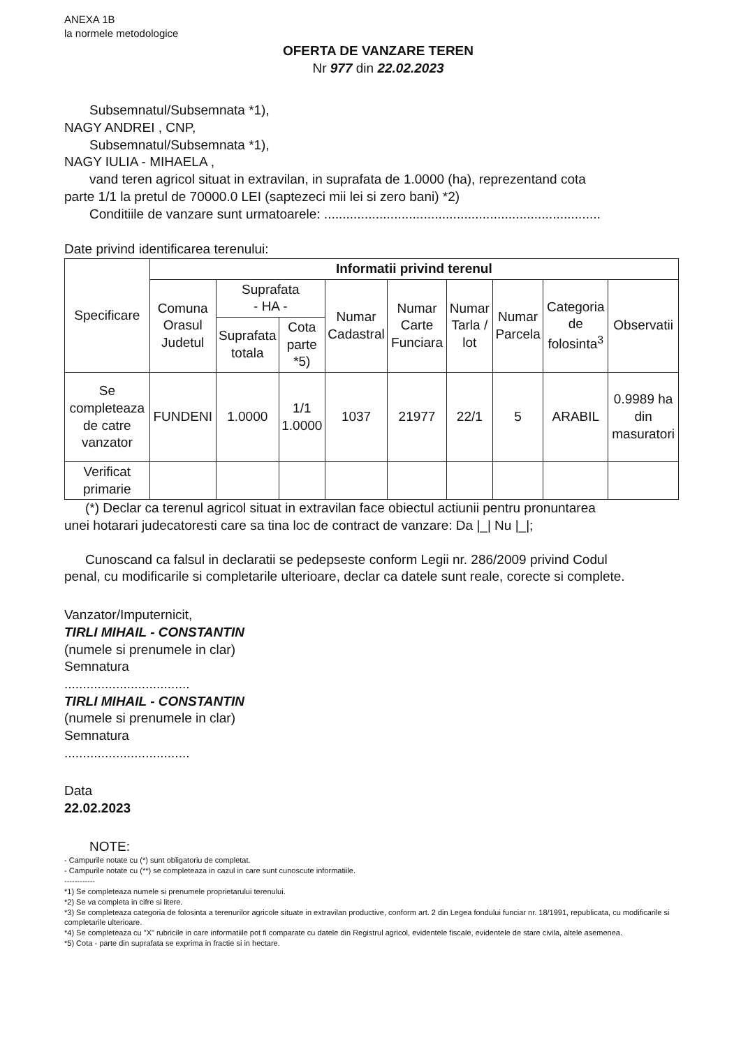ANEXA 1B
la normele metodologice
OFERTA DE VANZARE TEREN
Nr 977 din 22.02.2023
Subsemnatul/Subsemnata *1),
NAGY ANDREI , CNP,
Subsemnatul/Subsemnata *1),
NAGY IULIA - MIHAELA ,
vand teren agricol situat in extravilan, in suprafata de 1.0000 (ha), reprezentand cota
parte 1/1 la pretul de 70000.0 LEI (saptezeci mii lei si zero bani) *2)
Conditiile de vanzare sunt urmatoarele: ...........................................................................
Date privind identificarea terenului:
| Specificare | Informatii privind terenul | | | | | | | | |
| --- | --- | --- | --- | --- | --- | --- | --- | --- | --- |
| | Comuna Orasul Judetul | Suprafata - HA - | | Numar Cadastral | Numar Carte Funciara | Numar Tarla / lot | Numar Parcela | Categoria de folosinta<sup>3</sup> | Observatii |
| | | Suprafata totala | Cota parte *5) | | | | | | |
| Se completeaza de catre vanzator | FUNDENI | 1.0000 | 1/1 1.0000 | 1037 | 21977 | 22/1 | 5 | ARABIL | 0.9989 ha din masuratori |
| Verificat primarie | | | | | | | | | |
(*) Declar ca terenul agricol situat in extravilan face obiectul actiunii pentru pronuntarea
unei hotarari judecatoresti care sa tina loc de contract de vanzare: Da |_| Nu |_|;
Cunoscand ca falsul in declaratii se pedepseste conform Legii nr. 286/2009 privind Codul
penal, cu modificarile si completarile ulterioare, declar ca datele sunt reale, corecte si complete.
Vanzator/Imputernicit,
TIRLI MIHAIL - CONSTANTIN
(numele si prenumele in clar)
Semnatura
..................................
TIRLI MIHAIL - CONSTANTIN
(numele si prenumele in clar)
Semnatura
..................................
Data
22.02.2023
NOTE:
- Campurile notate cu (*) sunt obligatoriu de completat.
- Campurile notate cu (**) se completeaza in cazul in care sunt cunoscute informatiile.
------------
*1) Se completeaza numele si prenumele proprietarului terenului.
*2) Se va completa in cifre si litere.
*3) Se completeaza categoria de folosinta a terenurilor agricole situate in extravilan productive, conform art. 2 din Legea fondului funciar nr. 18/1991, republicata, cu modificarile si completarile ulterioare.
*4) Se completeaza cu "X" rubricile in care informatiile pot fi comparate cu datele din Registrul agricol, evidentele fiscale, evidentele de stare civila, altele asemenea.
*5) Cota - parte din suprafata se exprima in fractie si in hectare.